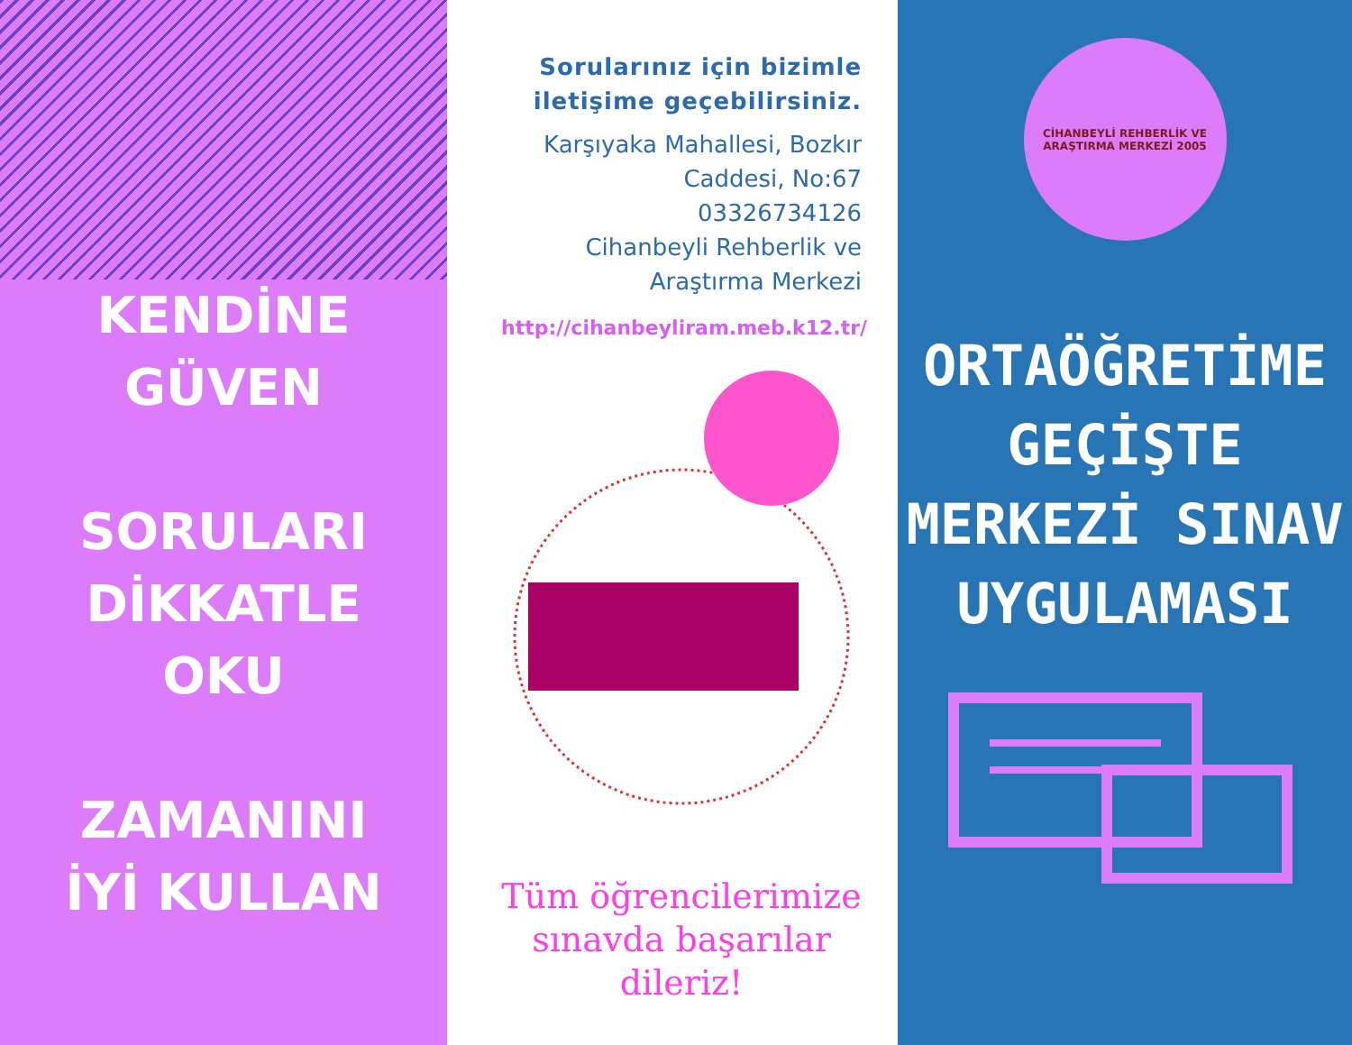KENDİNE
GÜVEN
SORULARI
DİKKATLE
OKU
ZAMANINI
İYİ KULLAN
Sorularınız için bizimle iletişime geçebilirsiniz.
Karşıyaka Mahallesi, Bozkır Caddesi, No:67
03326734126
Cihanbeyli Rehberlik ve Araştırma Merkezi
http://cihanbeyliram.meb.k12.tr/
Tüm öğrencilerimize sınavda başarılar dileriz!
CİHANBEYLİ REHBERLİK VE ARAŞTIRMA MERKEZİ 2005
ORTAÖĞRETİME
GEÇİŞTE
MERKEZİ SINAV
UYGULAMASI